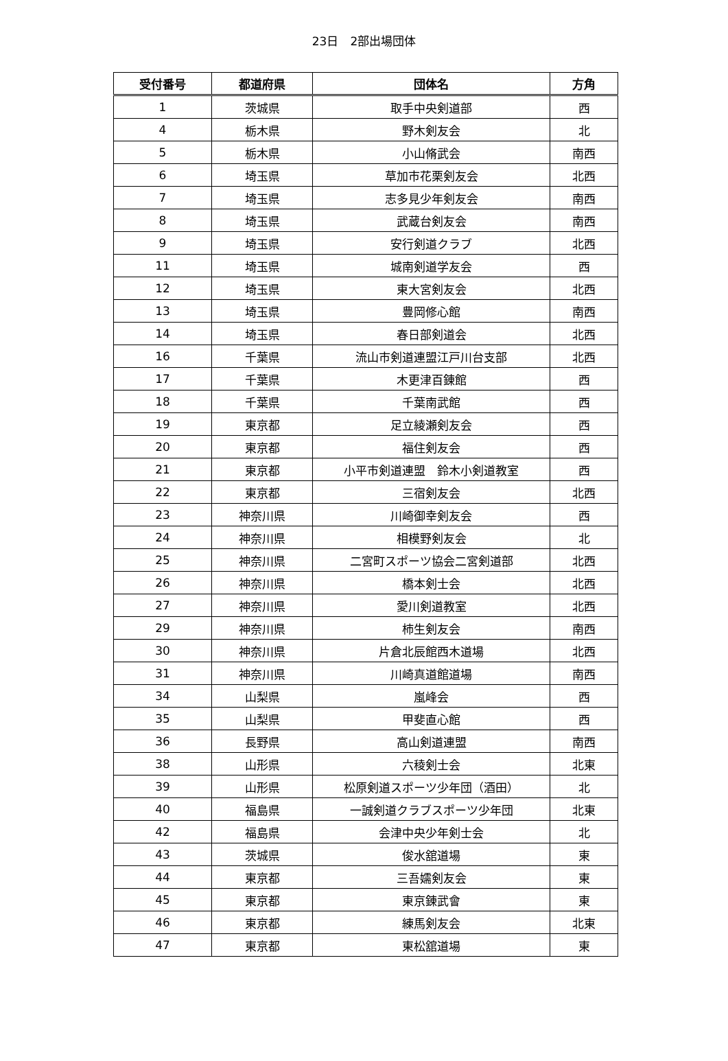23日　2部出場団体
| 受付番号 | 都道府県 | 団体名 | 方角 |
| --- | --- | --- | --- |
| 1 | 茨城県 | 取手中央剣道部 | 西 |
| 4 | 栃木県 | 野木剣友会 | 北 |
| 5 | 栃木県 | 小山脩武会 | 南西 |
| 6 | 埼玉県 | 草加市花栗剣友会 | 北西 |
| 7 | 埼玉県 | 志多見少年剣友会 | 南西 |
| 8 | 埼玉県 | 武蔵台剣友会 | 南西 |
| 9 | 埼玉県 | 安行剣道クラブ | 北西 |
| 11 | 埼玉県 | 城南剣道学友会 | 西 |
| 12 | 埼玉県 | 東大宮剣友会 | 北西 |
| 13 | 埼玉県 | 豊岡修心館 | 南西 |
| 14 | 埼玉県 | 春日部剣道会 | 北西 |
| 16 | 千葉県 | 流山市剣道連盟江戸川台支部 | 北西 |
| 17 | 千葉県 | 木更津百錬館 | 西 |
| 18 | 千葉県 | 千葉南武館 | 西 |
| 19 | 東京都 | 足立綾瀬剣友会 | 西 |
| 20 | 東京都 | 福住剣友会 | 西 |
| 21 | 東京都 | 小平市剣道連盟 鈴木小剣道教室 | 西 |
| 22 | 東京都 | 三宿剣友会 | 北西 |
| 23 | 神奈川県 | 川崎御幸剣友会 | 西 |
| 24 | 神奈川県 | 相模野剣友会 | 北 |
| 25 | 神奈川県 | 二宮町スポーツ協会二宮剣道部 | 北西 |
| 26 | 神奈川県 | 橋本剣士会 | 北西 |
| 27 | 神奈川県 | 愛川剣道教室 | 北西 |
| 29 | 神奈川県 | 柿生剣友会 | 南西 |
| 30 | 神奈川県 | 片倉北辰館西木道場 | 北西 |
| 31 | 神奈川県 | 川崎真道館道場 | 南西 |
| 34 | 山梨県 | 嵐峰会 | 西 |
| 35 | 山梨県 | 甲斐直心館 | 西 |
| 36 | 長野県 | 高山剣道連盟 | 南西 |
| 38 | 山形県 | 六稜剣士会 | 北東 |
| 39 | 山形県 | 松原剣道スポーツ少年団（酒田） | 北 |
| 40 | 福島県 | 一誠剣道クラブスポーツ少年団 | 北東 |
| 42 | 福島県 | 会津中央少年剣士会 | 北 |
| 43 | 茨城県 | 俊水舘道場 | 東 |
| 44 | 東京都 | 三吾嬬剣友会 | 東 |
| 45 | 東京都 | 東京錬武會 | 東 |
| 46 | 東京都 | 練馬剣友会 | 北東 |
| 47 | 東京都 | 東松舘道場 | 東 |